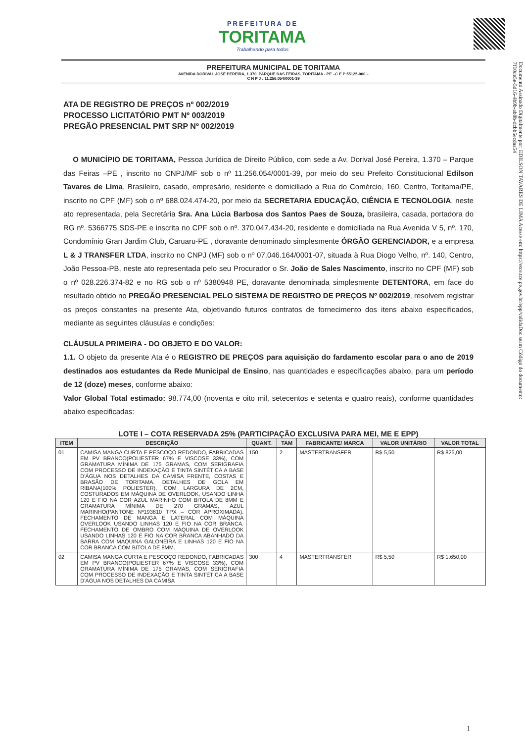PREFEITURA DE
TORITAMA
Trabalhando para todos
PREFEITURA MUNICIPAL DE TORITAMA
AVENIDA DORIVAL JOSÉ PEREIRA, 1.370, PARQUE DAS FEIRAS, TORITAMA - PE –C E P 55125-000 –
C N P J : 11.256.054/0001-39
Documento Assinado Digitalmente por: EDILSON TAVARES DE LIMA Acesse em: https://etce.tce.pe.gov.br/epp/validaDoc.seam Código do documento: 7f10de5e-5d16-4b9b-ab0b-dcbb5ecdaa54
ATA DE REGISTRO DE PREÇOS nº 002/2019
PROCESSO LICITATÓRIO PMT Nº 003/2019
PREGÃO PRESENCIAL PMT SRP Nº 002/2019
O MUNICÍPIO DE TORITAMA, Pessoa Jurídica de Direito Público, com sede a Av. Dorival José Pereira, 1.370 – Parque das Feiras –PE , inscrito no CNPJ/MF sob o nº 11.256.054/0001-39, por meio do seu Prefeito Constitucional Edilson Tavares de Lima, Brasileiro, casado, empresário, residente e domiciliado a Rua do Comércio, 160, Centro, Toritama/PE, inscrito no CPF (MF) sob o nº 688.024.474-20, por meio da SECRETARIA EDUCAÇÃO, CIÊNCIA E TECNOLOGIA, neste ato representada, pela Secretária Sra. Ana Lúcia Barbosa dos Santos Paes de Souza, brasileira, casada, portadora do RG nº. 5366775 SDS-PE e inscrita no CPF sob o nº. 370.047.434-20, residente e domiciliada na Rua Avenida V 5, nº. 170, Condomínio Gran Jardim Club, Caruaru-PE , doravante denominado simplesmente ÓRGÃO GERENCIADOR, e a empresa L & J TRANSFER LTDA, inscrito no CNPJ (MF) sob o nº 07.046.164/0001-07, situada à Rua Diogo Velho, nº. 140, Centro, João Pessoa-PB, neste ato representada pelo seu Procurador o Sr. João de Sales Nascimento, inscrito no CPF (MF) sob o nº 028.226.374-82 e no RG sob o nº 5380948 PE, doravante denominada simplesmente DETENTORA, em face do resultado obtido no PREGÃO PRESENCIAL PELO SISTEMA DE REGISTRO DE PREÇOS Nº 002/2019, resolvem registrar os preços constantes na presente Ata, objetivando futuros contratos de fornecimento dos itens abaixo especificados, mediante as seguintes cláusulas e condições:
CLÁUSULA PRIMEIRA - DO OBJETO E DO VALOR:
1.1. O objeto da presente Ata é o REGISTRO DE PREÇOS para aquisição do fardamento escolar para o ano de 2019 destinados aos estudantes da Rede Municipal de Ensino, nas quantidades e especificações abaixo, para um período de 12 (doze) meses, conforme abaixo:
Valor Global Total estimado: 98.774,00 (noventa e oito mil, setecentos e setenta e quatro reais), conforme quantidades abaixo especificadas:
LOTE I – COTA RESERVADA 25% (PARTICIPAÇÃO EXCLUSIVA PARA MEI, ME E EPP)
| ITEM | DESCRIÇÃO | QUANT. | TAM | FABRICANTE/ MARCA | VALOR UNITÁRIO | VALOR TOTAL |
| --- | --- | --- | --- | --- | --- | --- |
| 01 | CAMISA MANGA CURTA E PESCOÇO REDONDO, FABRICADAS EM PV BRANCO(POLIESTER 67% E VISCOSE 33%), COM GRAMATURA MÍNIMA DE 175 GRAMAS, COM SERIGRAFIA COM PROCESSO DE INDEXAÇÃO E TINTA SINTÉTICA A BASE D'ÁGUA NOS DETALHES DA CAMISA FRENTE, COSTAS E BRASÃO DE TORITAMA. DETALHES DE GOLA EM RIBANA(100% POLIESTER), COM LARGURA DE 2CM, COSTURADOS EM MÁQUINA DE OVERLOOK, USANDO LINHA 120 E FIO NA COR AZUL MARINHO COM BITOLA DE 8MM E GRAMATURA MÍNIMA DE 270 GRAMAS, AZUL MARINHO(PANTONE Nº193810 TPX – COR APROXIMADA). FECHAMENTO DE MANGA E LATERAL COM MÁQUINA OVERLOOK USANDO LINHAS 120 E FIO NA COR BRANCA. FECHAMENTO DE OMBRO COM MÁQUINA DE OVERLOOK USANDO LINHAS 120 E FIO NA COR BRANCA ABANHADO DA BARRA COM MÁQUINA GALONEIRA E LINHAS 120 E FIO NA COR BRANCA COM BITOLA DE 8MM. | 150 | 2 | MASTERTRANSFER | R$ 5,50 | R$ 825,00 |
| 02 | CAMISA MANGA CURTA E PESCOÇO REDONDO, FABRICADAS EM PV BRANCO(POLIESTER 67% E VISCOSE 33%), COM GRAMATURA MÍNIMA DE 175 GRAMAS, COM SERIGRAFIA COM PROCESSO DE INDEXAÇÃO E TINTA SINTÉTICA A BASE D'ÁGUA NOS DETALHES DA CAMISA | 300 | 4 | MASTERTRANSFER | R$ 5,50 | R$ 1.650,00 |
1